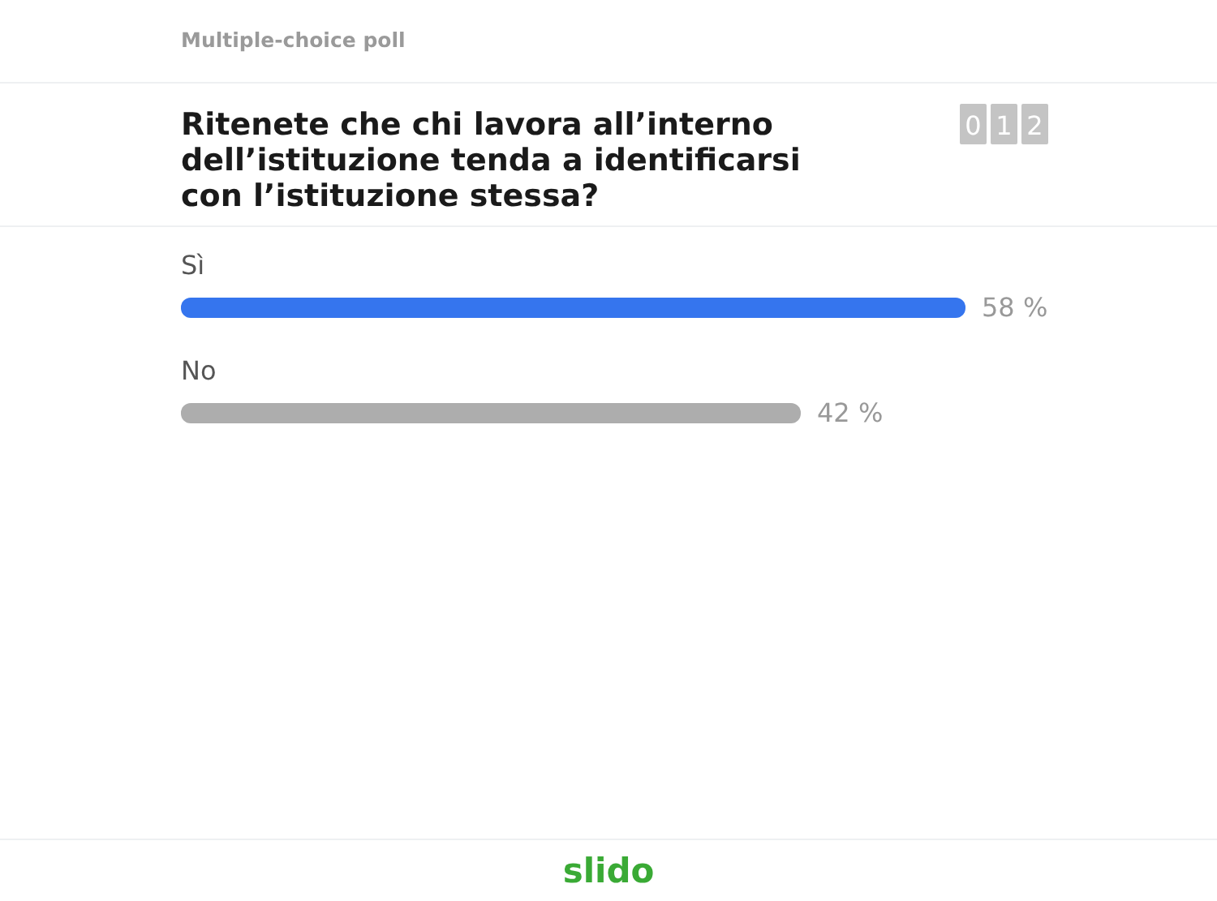Multiple-choice poll
Ritenete che chi lavora all’interno dell’istituzione tenda a identificarsi con l’istituzione stessa?
0 1 2
Sì
58 %
No
42 %
slido